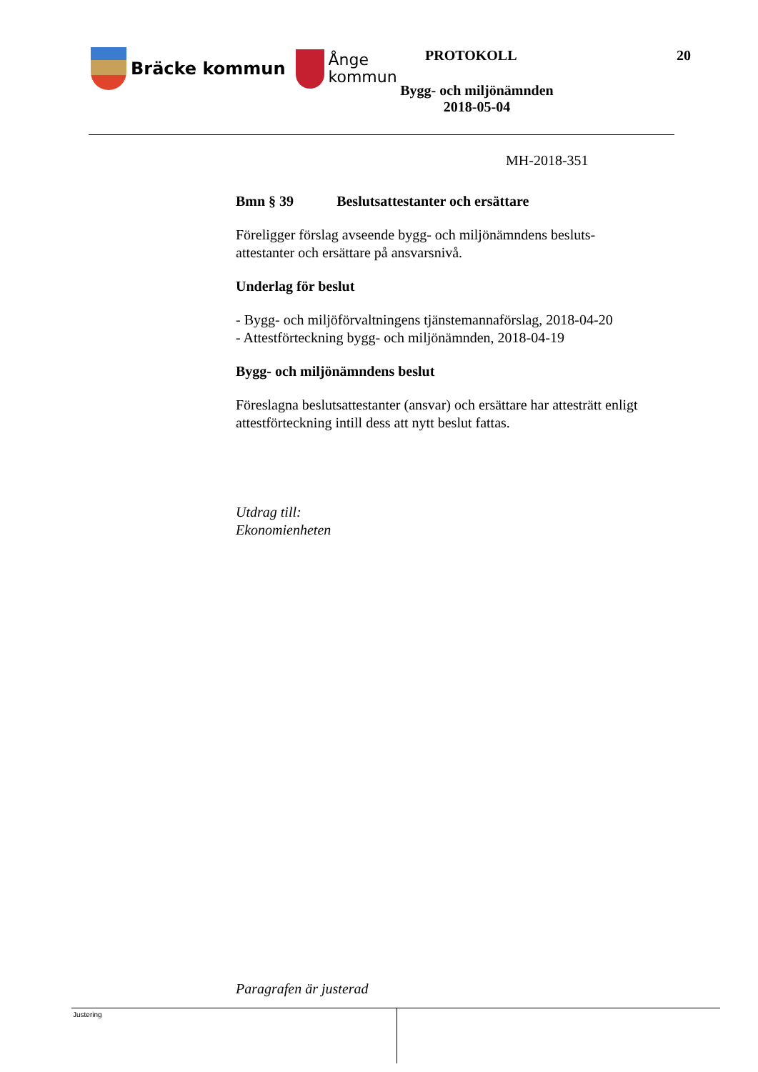Bräcke kommun
Ånge
kommun
PROTOKOLL 20
Bygg- och miljönämnden
2018-05-04
MH-2018-351
Bmn § 39 Beslutsattestanter och ersättare
Föreligger förslag avseende bygg- och miljönämndens besluts-
attestanter och ersättare på ansvarsnivå.
Underlag för beslut
- Bygg- och miljöförvaltningens tjänstemannaförslag, 2018-04-20
- Attestförteckning bygg- och miljönämnden, 2018-04-19
Bygg- och miljönämndens beslut
Föreslagna beslutsattestanter (ansvar) och ersättare har attesträtt enligt
attestförteckning intill dess att nytt beslut fattas.
Utdrag till:
Ekonomienheten
Paragrafen är justerad
Justering